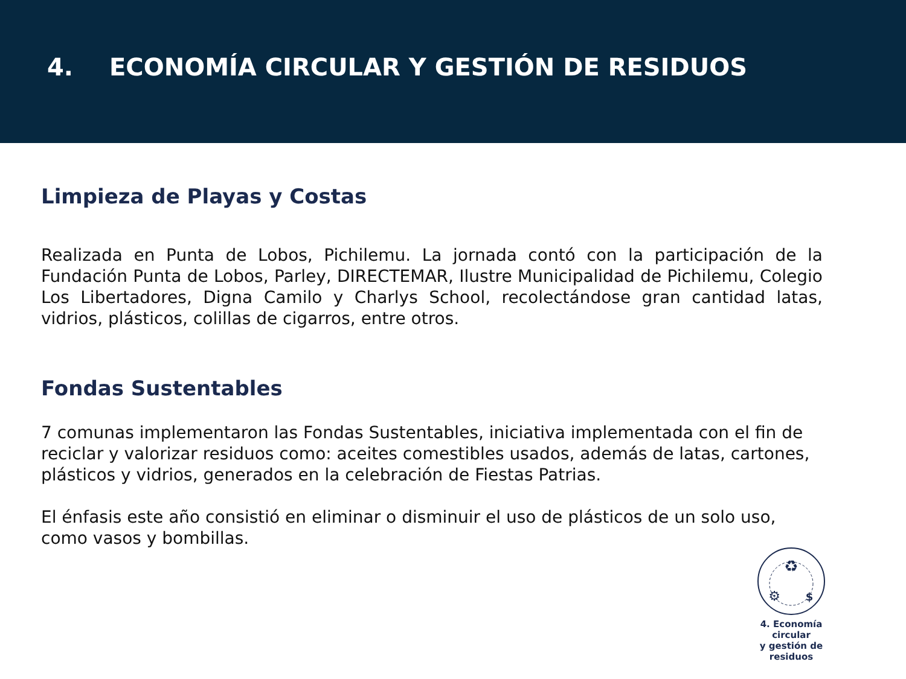4. ECONOMÍA CIRCULAR Y GESTIÓN DE RESIDUOS
Limpieza de Playas y Costas
Realizada en Punta de Lobos, Pichilemu. La jornada contó con la participación de la Fundación Punta de Lobos, Parley, DIRECTEMAR, Ilustre Municipalidad de Pichilemu, Colegio Los Libertadores, Digna Camilo y Charlys School, recolectándose gran cantidad latas, vidrios, plásticos, colillas de cigarros, entre otros.
Fondas Sustentables
7 comunas implementaron las Fondas Sustentables, iniciativa implementada con el fin de reciclar y valorizar residuos como: aceites comestibles usados, además de latas, cartones, plásticos y vidrios, generados en la celebración de Fiestas Patrias.
El énfasis este año consistió en eliminar o disminuir el uso de plásticos de un solo uso, como vasos y bombillas.
♻
⚙
$
4. Economía circular
y gestión de residuos